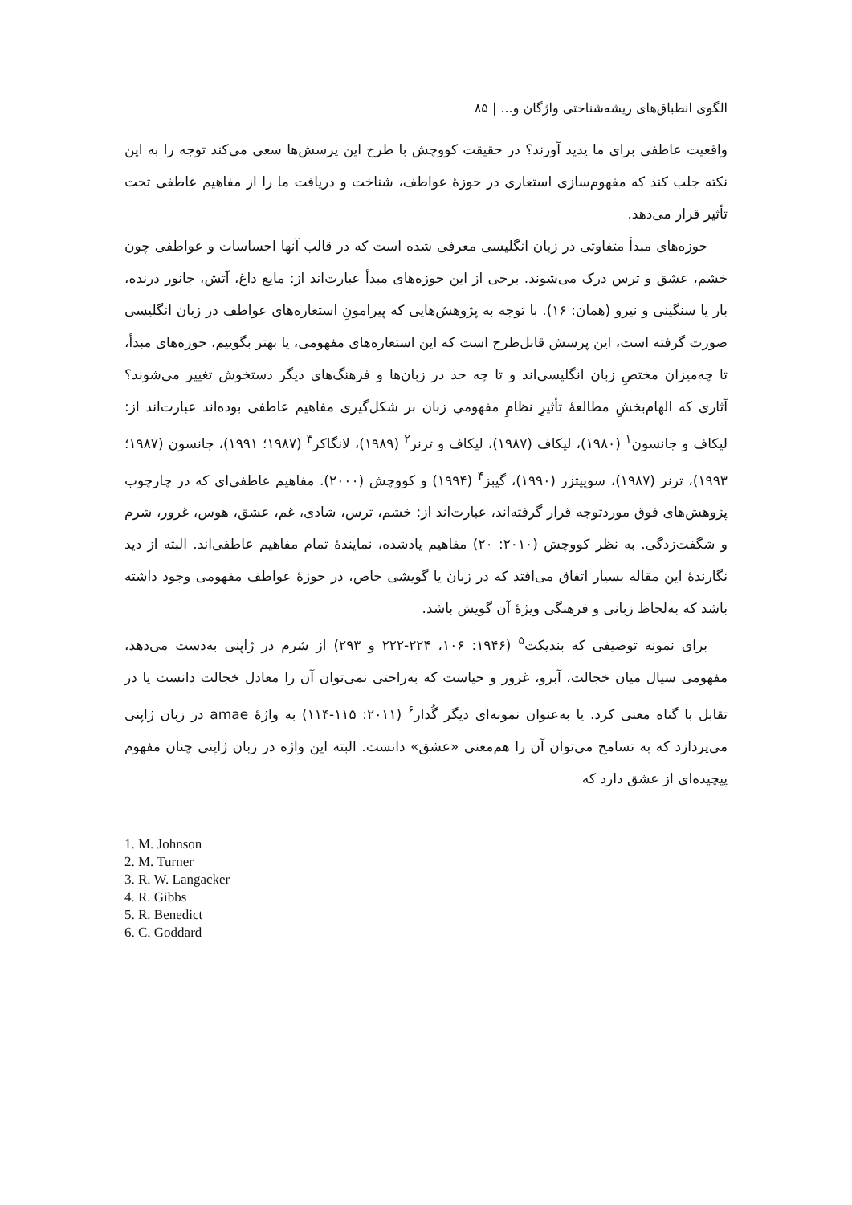الگوی انطباق‌های ریشه‌شناختی واژگان و... | ۸۵
واقعیت عاطفی برای ما پدید آورند؟ در حقیقت کووچش با طرح این پرسش‌ها سعی می‌کند توجه را به این نکته جلب کند که مفهوم‌سازی استعاری در حوزهٔ عواطف، شناخت و دریافت ما را از مفاهیم عاطفی تحت تأثیر قرار می‌دهد.
حوزه‌های مبدأ متفاوتی در زبان انگلیسی معرفی شده است که در قالب آنها احساسات و عواطفی چون خشم، عشق و ترس درک می‌شوند. برخی از این حوزه‌های مبدأ عبارت‌اند از: مایع داغ، آتش، جانور درنده، بار یا سنگینی و نیرو (همان: ۱۶). با توجه به پژوهش‌هایی که پیرامونِ استعاره‌های عواطف در زبان انگلیسی صورت گرفته است، این پرسش قابل‌طرح است که این استعاره‌های مفهومی، یا بهتر بگوییم، حوزه‌های مبدأ، تا چه‌میزان مختصِ زبان انگلیسی‌اند و تا چه حد در زبان‌ها و فرهنگ‌های دیگر دستخوش تغییر می‌شوند؟ آثاری که الهام‌بخشِ مطالعهٔ تأثیرِ نظامِ مفهومیِ زبان بر شکل‌گیری مفاهیم عاطفی بوده‌اند عبارت‌اند از: لیکاف و جانسون<sup>۱</sup> (۱۹۸۰)، لیکاف (۱۹۸۷)، لیکاف و ترنر<sup>۲</sup> (۱۹۸۹)، لانگاکر<sup>۳</sup> (۱۹۸۷؛ ۱۹۹۱)، جانسون (۱۹۸۷؛ ۱۹۹۳)، ترنر (۱۹۸۷)، سوییتزر (۱۹۹۰)، گیبز<sup>۴</sup> (۱۹۹۴) و کووچش (۲۰۰۰). مفاهیم عاطفی‌ای که در چارچوب پژوهش‌های فوق موردتوجه قرار گرفته‌اند، عبارت‌اند از: خشم، ترس، شادی، غم، عشق، هوس، غرور، شرم و شگفت‌زدگی. به نظر کووچش (۲۰۱۰: ۲۰) مفاهیم یادشده، نمایندهٔ تمام مفاهیم عاطفی‌اند. البته از دید نگارندهٔ این مقاله بسیار اتفاق می‌افتد که در زبان یا گویشی خاص، در حوزهٔ عواطف مفهومی وجود داشته باشد که به‌لحاظ زبانی و فرهنگی ویژهٔ آن گویش باشد.
برای نمونه توصیفی که بندیکت<sup>۵</sup> (۱۹۴۶: ۱۰۶، ۲۲۴-۲۲۲ و ۲۹۳) از شرم در ژاپنی به‌دست می‌دهد، مفهومی سیال میان خجالت، آبرو، غرور و حیاست که به‌راحتی نمی‌توان آن را معادل خجالت دانست یا در تقابل با گناه معنی کرد. یا به‌عنوان نمونه‌ای دیگر گُدار<sup>۶</sup> (۲۰۱۱: ۱۱۵-۱۱۴) به واژهٔ amae در زبان ژاپنی می‌پردازد که به تسامح می‌توان آن را هم‌معنی «عشق» دانست. البته این واژه در زبان ژاپنی چنان مفهوم پیچیده‌ای از عشق دارد که
1. M. Johnson
2. M. Turner
3. R. W. Langacker
4. R. Gibbs
5. R. Benedict
6. C. Goddard